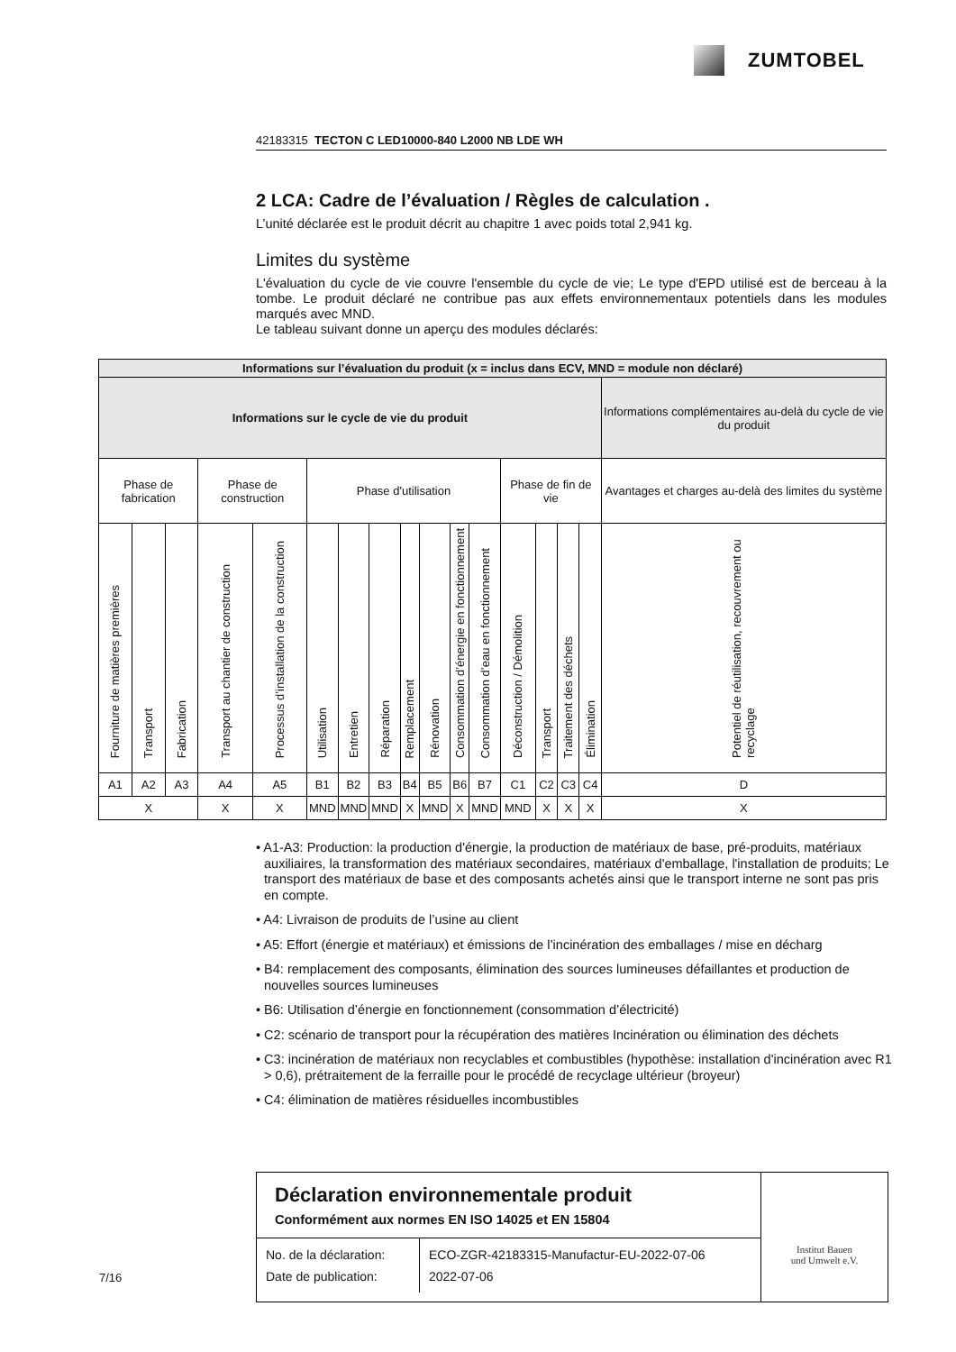ZUMTOBEL
42183315 TECTON C LED10000-840 L2000 NB LDE WH
2 LCA: Cadre de l’évaluation / Règles de calculation .
L’unité déclarée est le produit décrit au chapitre 1 avec poids total 2,941 kg.
Limites du système
L'évaluation du cycle de vie couvre l'ensemble du cycle de vie; Le type d'EPD utilisé est de berceau à la tombe. Le produit déclaré ne contribue pas aux effets environnementaux potentiels dans les modules marqués avec MND.
Le tableau suivant donne un aperçu des modules déclarés:
| Informations sur l’évaluation du produit (x = inclus dans ECV, MND = module non déclaré) | | | | | | | | | | | | | | | | |
| --- | --- | --- | --- | --- | --- | --- | --- | --- | --- | --- | --- | --- | --- | --- | --- | --- |
| Informations sur le cycle de vie du produit | | | | | | | | | | | | | | | | Informations complémentaires au-delà du cycle de vie du produit |
| Phase de fabrication | | | Phase de construction | | Phase d'utilisation | | | | | | | Phase de fin de vie | | | | Avantages et charges au-delà des limites du système |
| Fourniture de matières premières | Transport | Fabrication | Transport au chantier de construction | Processus d’installation de la construction | Utilisation | Entretien | Réparation | Remplacement | Rénovation | Consommation d’énergie en fonctionnement | Consommation d’eau en fonctionnement | Déconstruction / Démolition | Transport | Traitement des déchets | Élimination | Potentiel de réutilisation, recouvrement ou recyclage |
| A1 | A2 | A3 | A4 | A5 | B1 | B2 | B3 | B4 | B5 | B6 | B7 | C1 | C2 | C3 | C4 | D |
| X | | | X | X | MND | MND | MND | X | MND | X | MND | MND | X | X | X | X |
• A1-A3: Production: la production d'énergie, la production de matériaux de base, pré-produits, matériaux auxiliaires, la transformation des matériaux secondaires, matériaux d'emballage, l'installation de produits; Le transport des matériaux de base et des composants achetés ainsi que le transport interne ne sont pas pris en compte.
• A4: Livraison de produits de l’usine au client
• A5: Effort (énergie et matériaux) et émissions de l’incinération des emballages / mise en décharg
• B4: remplacement des composants, élimination des sources lumineuses défaillantes et production de nouvelles sources lumineuses
• B6: Utilisation d’énergie en fonctionnement (consommation d’électricité)
• C2: scénario de transport pour la récupération des matières Incinération ou élimination des déchets
• C3: incinération de matériaux non recyclables et combustibles (hypothèse: installation d'incinération avec R1 > 0,6), prétraitement de la ferraille pour le procédé de recyclage ultérieur (broyeur)
• C4: élimination de matières résiduelles incombustibles
Déclaration environnementale produit
Conformément aux normes EN ISO 14025 et EN 15804
No. de la déclaration:
Date de publication:
ECO-ZGR-42183315-Manufactur-EU-2022-07-06
2022-07-06
Institut Bauen
und Umwelt e.V.
7/16